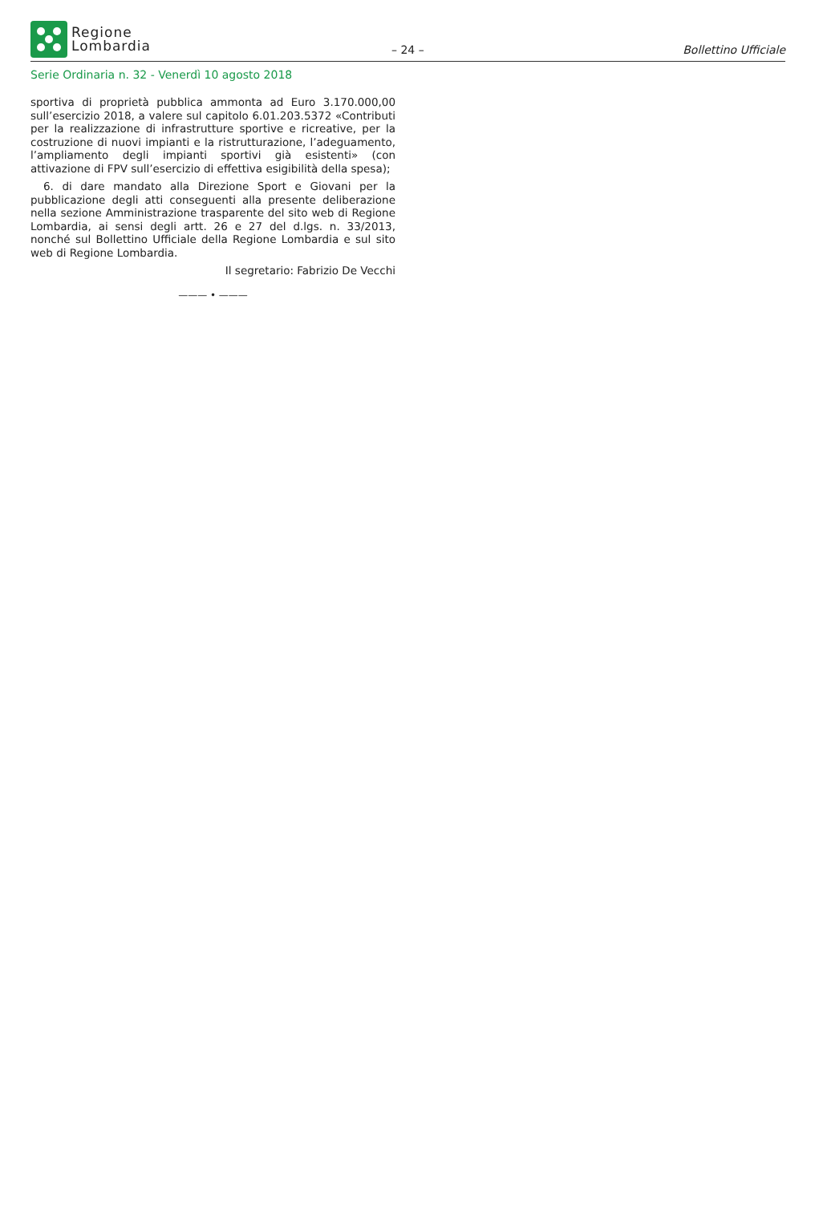Regione
Lombardia
– 24 –
Bollettino Ufficiale
Serie Ordinaria n. 32 - Venerdì 10 agosto 2018
sportiva di proprietà pubblica ammonta ad Euro 3.170.000,00 sull’esercizio 2018, a valere sul capitolo 6.01.203.5372 «Contributi per la realizzazione di infrastrutture sportive e ricreative, per la costruzione di nuovi impianti e la ristrutturazione, l’adeguamento, l’ampliamento degli impianti sportivi già esistenti» (con attivazione di FPV sull’esercizio di effettiva esigibilità della spesa);
6. di dare mandato alla Direzione Sport e Giovani per la pubblicazione degli atti conseguenti alla presente deliberazione nella sezione Amministrazione trasparente del sito web di Regione Lombardia, ai sensi degli artt. 26 e 27 del d.lgs. n. 33/2013, nonché sul Bollettino Ufficiale della Regione Lombardia e sul sito web di Regione Lombardia.
Il segretario: Fabrizio De Vecchi
——— • ———